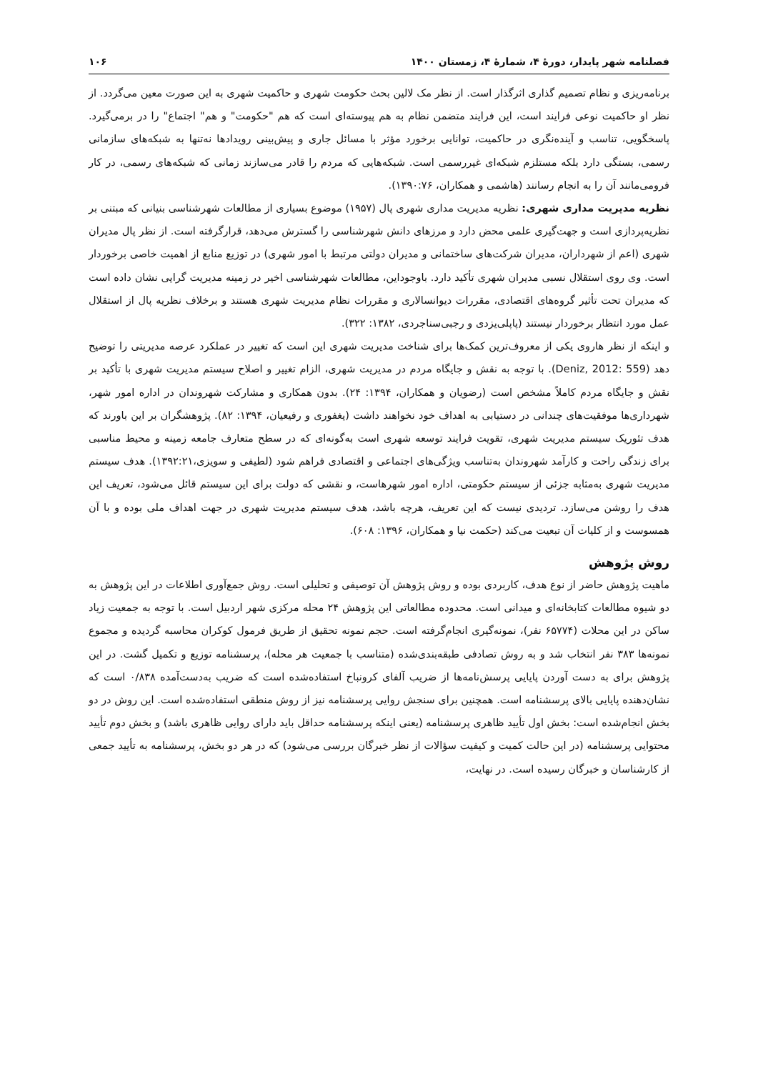فصلنامه شهر پایدار، دورهٔ ۴، شمارهٔ ۴، زمستان ۱۴۰۰ ۱۰۶
برنامه‌ریزی و نظام تصمیم گذاری اثرگذار است. از نظر مک لالین بحث حکومت شهری و حاکمیت شهری به این صورت معین می‌گردد. از نظر او حاکمیت نوعی فرایند است، این فرایند متضمن نظام به هم پیوسته‌ای است که هم "حکومت" و هم" اجتماع" را در برمی‌گیرد. پاسخگویی، تناسب و آینده‌نگری در حاکمیت، توانایی برخورد مؤثر با مسائل جاری و پیش‌بینی رویدادها نه‌تنها به شبکه‌های سازمانی رسمی، بستگی دارد بلکه مستلزم شبکه‌ای غیررسمی است. شبکه‌هایی که مردم را قادر می‌سازند زمانی که شبکه‌های رسمی، در کار فرومی‌مانند آن را به انجام رسانند (هاشمی و همکاران، ۱۳۹۰:۷۶).
نظریه مدیریت مداری شهری: نظریه مدیریت مداری شهری پال (۱۹۵۷) موضوع بسیاری از مطالعات شهرشناسی بنیانی که مبتنی بر نظریه‌پردازی است و جهت‌گیری علمی محض دارد و مرزهای دانش شهرشناسی را گسترش می‌دهد، قرارگرفته است. از نظر پال مدیران شهری (اعم از شهرداران، مدیران شرکت‌های ساختمانی و مدیران دولتی مرتبط با امور شهری) در توزیع منابع از اهمیت خاصی برخوردار است. وی روی استقلال نسبی مدیران شهری تأکید دارد. باوجوداین، مطالعات شهرشناسی اخیر در زمینه مدیریت گرایی نشان داده است که مدیران تحت تأثیر گروه‌های اقتصادی، مقررات دیوانسالاری و مقررات نظام مدیریت شهری هستند و برخلاف نظریه پال از استقلال عمل مورد انتظار برخوردار نیستند (پاپلی‌یزدی و رجبی‌سناجردی، ۱۳۸۲: ۳۲۲).
و اینکه از نظر هاروی یکی از معروف‌ترین کمک‌ها برای شناخت مدیریت شهری این است که تغییر در عملکرد عرصه مدیریتی را توضیح دهد (Deniz, 2012: 559). با توجه به نقش و جایگاه مردم در مدیریت شهری، الزام تغییر و اصلاح سیستم مدیریت شهری با تأکید بر نقش و جایگاه مردم کاملاً مشخص است (رضویان و همکاران، ۱۳۹۴: ۲۴). بدون همکاری و مشارکت شهروندان در اداره امور شهر، شهرداری‌ها موفقیت‌های چندانی در دستیابی به اهداف خود نخواهند داشت (یغفوری و رفیعیان، ۱۳۹۴: ۸۲). پژوهشگران بر این باورند که هدف تئوریک سیستم مدیریت شهری، تقویت فرایند توسعه شهری است به‌گونه‌ای که در سطح متعارف جامعه زمینه و محیط مناسبی برای زندگی راحت و کارآمد شهروندان به‌تناسب ویژگی‌های اجتماعی و اقتصادی فراهم شود (لطیفی و سویزی،۱۳۹۲:۲۱). هدف سیستم مدیریت شهری به‌مثابه جزئی از سیستم حکومتی، اداره امور شهرهاست، و نقشی که دولت برای این سیستم قائل می‌شود، تعریف این هدف را روشن می‌سازد. تردیدی نیست که این تعریف، هرچه باشد، هدف سیستم مدیریت شهری در جهت اهداف ملی بوده و با آن همسوست و از کلیات آن تبعیت می‌کند (حکمت نیا و همکاران، ۱۳۹۶: ۶۰۸).
روش پژوهش
ماهیت پژوهش حاضر از نوع هدف، کاربردی بوده و روش پژوهش آن توصیفی و تحلیلی است. روش جمع‌آوری اطلاعات در این پژوهش به دو شیوه مطالعات کتابخانه‌ای و میدانی است. محدوده مطالعاتی این پژوهش ۲۴ محله مرکزی شهر اردبیل است. با توجه به جمعیت زیاد ساکن در این محلات (۶۵۷۷۴ نفر)، نمونه‌گیری انجام‌گرفته است. حجم نمونه تحقیق از طریق فرمول کوکران محاسبه گردیده و مجموع نمونه‌ها ۳۸۳ نفر انتخاب شد و به روش تصادفی طبقه‌بندی‌شده (متناسب با جمعیت هر محله)، پرسشنامه توزیع و تکمیل گشت. در این پژوهش برای به دست آوردن پایایی پرسش‌نامه‌ها از ضریب آلفای کرونباخ استفاده‌شده است که ضریب به‌دست‌آمده ۰/۸۳۸ است که نشان‌دهنده پایایی بالای پرسشنامه است. همچنین برای سنجش روایی پرسشنامه نیز از روش منطقی استفاده‌شده است. این روش در دو بخش انجام‌شده است: بخش اول تأیید ظاهری پرسشنامه (یعنی اینکه پرسشنامه حداقل باید دارای روایی ظاهری باشد) و بخش دوم تأیید محتوایی پرسشنامه (در این حالت کمیت و کیفیت سؤالات از نظر خبرگان بررسی می‌شود) که در هر دو بخش، پرسشنامه به تأیید جمعی از کارشناسان و خبرگان رسیده است. در نهایت،